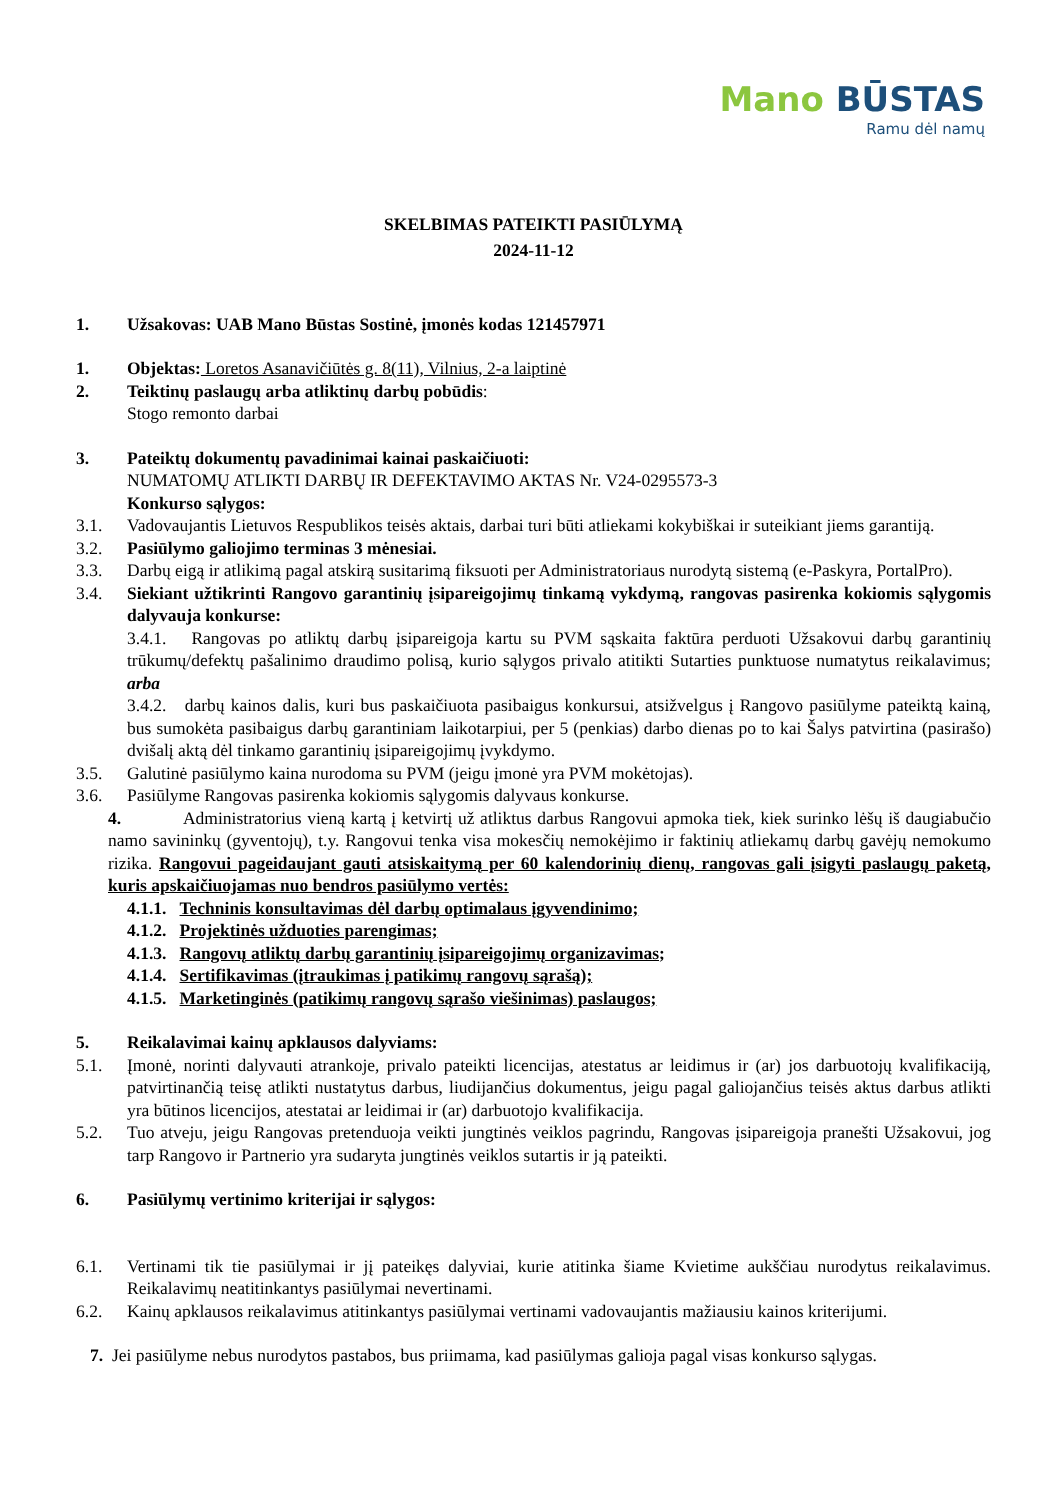Mano BŪSTAS
Ramu dėl namų
SKELBIMAS PATEIKTI PASIŪLYMĄ
2024-11-12
1. Užsakovas: UAB Mano Būstas Sostinė, įmonės kodas 121457971
1. Objektas: Loretos Asanavičiūtės g. 8(11), Vilnius, 2-a laiptinė
2. Teiktinų paslaugų arba atliktinų darbų pobūdis:
Stogo remonto darbai
3. Pateiktų dokumentų pavadinimai kainai paskaičiuoti:
NUMATOMŲ ATLIKTI DARBŲ IR DEFEKTAVIMO AKTAS Nr. V24-0295573-3
Konkurso sąlygos:
3.1. Vadovaujantis Lietuvos Respublikos teisės aktais, darbai turi būti atliekami kokybiškai ir suteikiant jiems garantiją.
3.2. Pasiūlymo galiojimo terminas 3 mėnesiai.
3.3. Darbų eigą ir atlikimą pagal atskirą susitarimą fiksuoti per Administratoriaus nurodytą sistemą (e-Paskyra, PortalPro).
3.4. Siekiant užtikrinti Rangovo garantinių įsipareigojimų tinkamą vykdymą, rangovas pasirenka kokiomis sąlygomis dalyvauja konkurse:
3.4.1. Rangovas po atliktų darbų įsipareigoja kartu su PVM sąskaita faktūra perduoti Užsakovui darbų garantinių trūkumų/defektų pašalinimo draudimo polisą, kurio sąlygos privalo atitikti Sutarties punktuose numatytus reikalavimus; arba
3.4.2. darbų kainos dalis, kuri bus paskaičiuota pasibaigus konkursui, atsižvelgus į Rangovo pasiūlyme pateiktą kainą, bus sumokėta pasibaigus darbų garantiniam laikotarpiui, per 5 (penkias) darbo dienas po to kai Šalys patvirtina (pasirašo) dvišalį aktą dėl tinkamo garantinių įsipareigojimų įvykdymo.
3.5. Galutinė pasiūlymo kaina nurodoma su PVM (jeigu įmonė yra PVM mokėtojas).
3.6. Pasiūlyme Rangovas pasirenka kokiomis sąlygomis dalyvaus konkurse.
4. Administratorius vieną kartą į ketvirtį už atliktus darbus Rangovui apmoka tiek, kiek surinko lėšų iš daugiabučio namo savininkų (gyventojų), t.y. Rangovui tenka visa mokesčių nemokėjimo ir faktinių atliekamų darbų gavėjų nemokumo rizika. Rangovui pageidaujant gauti atsiskaitymą per 60 kalendorinių dienų, rangovas gali įsigyti paslaugų paketą, kuris apskaičiuojamas nuo bendros pasiūlymo vertės:
4.1.1. Techninis konsultavimas dėl darbų optimalaus įgyvendinimo;
4.1.2. Projektinės užduoties parengimas;
4.1.3. Rangovų atliktų darbų garantinių įsipareigojimų organizavimas;
4.1.4. Sertifikavimas (įtraukimas į patikimų rangovų sąrašą);
4.1.5. Marketinginės (patikimų rangovų sąrašo viešinimas) paslaugos;
5. Reikalavimai kainų apklausos dalyviams:
5.1. Įmonė, norinti dalyvauti atrankoje, privalo pateikti licencijas, atestatus ar leidimus ir (ar) jos darbuotojų kvalifikaciją, patvirtinančią teisę atlikti nustatytus darbus, liudijančius dokumentus, jeigu pagal galiojančius teisės aktus darbus atlikti yra būtinos licencijos, atestatai ar leidimai ir (ar) darbuotojo kvalifikacija.
5.2. Tuo atveju, jeigu Rangovas pretenduoja veikti jungtinės veiklos pagrindu, Rangovas įsipareigoja pranešti Užsakovui, jog tarp Rangovo ir Partnerio yra sudaryta jungtinės veiklos sutartis ir ją pateikti.
6. Pasiūlymų vertinimo kriterijai ir sąlygos:
6.1. Vertinami tik tie pasiūlymai ir jį pateikęs dalyviai, kurie atitinka šiame Kvietime aukščiau nurodytus reikalavimus. Reikalavimų neatitinkantys pasiūlymai nevertinami.
6.2. Kainų apklausos reikalavimus atitinkantys pasiūlymai vertinami vadovaujantis mažiausiu kainos kriterijumi.
7. Jei pasiūlyme nebus nurodytos pastabos, bus priimama, kad pasiūlymas galioja pagal visas konkurso sąlygas.